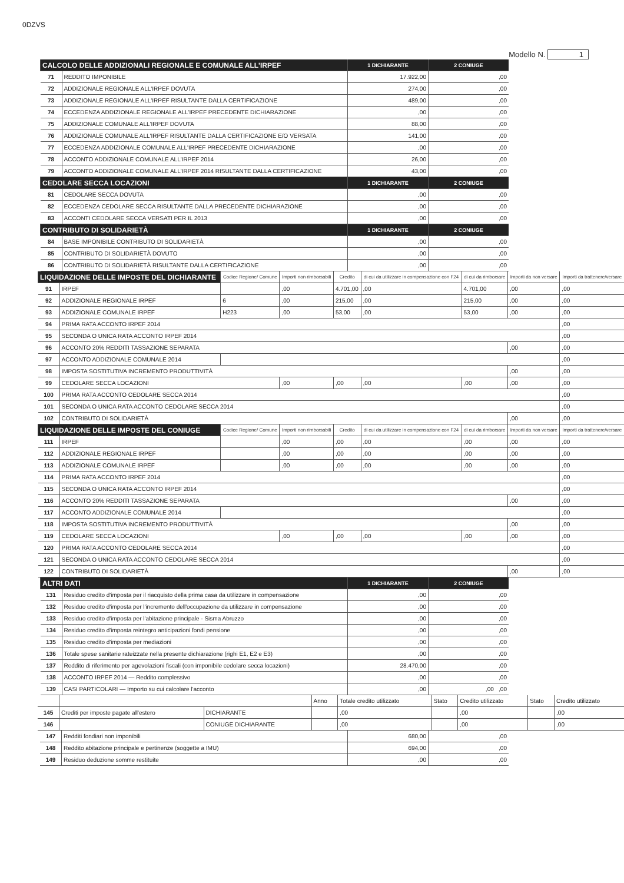0DZVS
Modello N. 1
| CALCOLO DELLE ADDIZIONALI REGIONALE E COMUNALE ALL'IRPEF | | 1 DICHIARANTE | 2 CONIUGE |
| --- | --- | --- | --- |
| 71 | REDDITO IMPONIBILE | 17.922,00 | ,00 |
| 72 | ADDIZIONALE REGIONALE ALL'IRPEF DOVUTA | 274,00 | ,00 |
| 73 | ADDIZIONALE REGIONALE ALL'IRPEF RISULTANTE DALLA CERTIFICAZIONE | 489,00 | ,00 |
| 74 | ECCEDENZA ADDIZIONALE REGIONALE ALL'IRPEF PRECEDENTE DICHIARAZIONE | ,00 | ,00 |
| 75 | ADDIZIONALE COMUNALE ALL'IRPEF DOVUTA | 88,00 | ,00 |
| 76 | ADDIZIONALE COMUNALE ALL'IRPEF RISULTANTE DALLA CERTIFICAZIONE E/O VERSATA | 141,00 | ,00 |
| 77 | ECCEDENZA ADDIZIONALE COMUNALE ALL'IRPEF PRECEDENTE DICHIARAZIONE | ,00 | ,00 |
| 78 | ACCONTO ADDIZIONALE COMUNALE ALL'IRPEF 2014 | 26,00 | ,00 |
| 79 | ACCONTO ADDIZIONALE COMUNALE ALL'IRPEF 2014 RISULTANTE DALLA CERTIFICAZIONE | 43,00 | ,00 |
| CEDOLARE SECCA LOCAZIONI | | 1 DICHIARANTE | 2 CONIUGE |
| 81 | CEDOLARE SECCA DOVUTA | ,00 | ,00 |
| 82 | ECCEDENZA CEDOLARE SECCA RISULTANTE DALLA PRECEDENTE DICHIARAZIONE | ,00 | ,00 |
| 83 | ACCONTI CEDOLARE SECCA VERSATI PER IL 2013 | ,00 | ,00 |
| CONTRIBUTO DI SOLIDARIETÀ | | 1 DICHIARANTE | 2 CONIUGE |
| 84 | BASE IMPONIBILE CONTRIBUTO DI SOLIDARIETÀ | ,00 | ,00 |
| 85 | CONTRIBUTO DI SOLIDARIETÀ DOVUTO | ,00 | ,00 |
| 86 | CONTRIBUTO DI SOLIDARIETÀ RISULTANTE DALLA CERTIFICAZIONE | ,00 | ,00 |
| LIQUIDAZIONE DELLE IMPOSTE DEL DICHIARANTE | | Codice Regione/ Comune | Importi non rimborsabili | Credito | di cui da utilizzare in compensazione con F24 | di cui da rimborsare | Importi da non versare | Importi da trattenere/versare |
| --- | --- | --- | --- | --- | --- | --- | --- | --- |
| 91 | IRPEF | | ,00 | 4.701,00 | ,00 | 4.701,00 | ,00 | ,00 |
| 92 | ADDIZIONALE REGIONALE IRPEF | 6 | ,00 | 215,00 | ,00 | 215,00 | ,00 | ,00 |
| 93 | ADDIZIONALE COMUNALE IRPEF | H223 | ,00 | 53,00 | ,00 | 53,00 | ,00 | ,00 |
| 94 | PRIMA RATA ACCONTO IRPEF 2014 | | | | | | | ,00 |
| 95 | SECONDA O UNICA RATA ACCONTO IRPEF 2014 | | | | | | | ,00 |
| 96 | ACCONTO 20% REDDITI TASSAZIONE SEPARATA | | | | | | ,00 | ,00 |
| 97 | ACCONTO ADDIZIONALE COMUNALE 2014 | | | | | | | ,00 |
| 98 | IMPOSTA SOSTITUTIVA INCREMENTO PRODUTTIVITÀ | | | | | | ,00 | ,00 |
| 99 | CEDOLARE SECCA LOCAZIONI | | ,00 | ,00 | ,00 | ,00 | ,00 | ,00 |
| 100 | PRIMA RATA ACCONTO CEDOLARE SECCA 2014 | | | | | | | ,00 |
| 101 | SECONDA O UNICA RATA ACCONTO CEDOLARE SECCA 2014 | | | | | | | ,00 |
| 102 | CONTRIBUTO DI SOLIDARIETÀ | | | | | | ,00 | ,00 |
| LIQUIDAZIONE DELLE IMPOSTE DEL CONIUGE | | Codice Regione/ Comune | Importi non rimborsabili | Credito | di cui da utilizzare in compensazione con F24 | di cui da rimborsare | Importi da non versare | Importi da trattenere/versare |
| 111 | IRPEF | | ,00 | ,00 | ,00 | ,00 | ,00 | ,00 |
| 112 | ADDIZIONALE REGIONALE IRPEF | | ,00 | ,00 | ,00 | ,00 | ,00 | ,00 |
| 113 | ADDIZIONALE COMUNALE IRPEF | | ,00 | ,00 | ,00 | ,00 | ,00 | ,00 |
| 114 | PRIMA RATA ACCONTO IRPEF 2014 | | | | | | | ,00 |
| 115 | SECONDA O UNICA RATA ACCONTO IRPEF 2014 | | | | | | | ,00 |
| 116 | ACCONTO 20% REDDITI TASSAZIONE SEPARATA | | | | | | ,00 | ,00 |
| 117 | ACCONTO ADDIZIONALE COMUNALE 2014 | | | | | | | ,00 |
| 118 | IMPOSTA SOSTITUTIVA INCREMENTO PRODUTTIVITÀ | | | | | | ,00 | ,00 |
| 119 | CEDOLARE SECCA LOCAZIONI | | ,00 | ,00 | ,00 | ,00 | ,00 | ,00 |
| 120 | PRIMA RATA ACCONTO CEDOLARE SECCA 2014 | | | | | | | ,00 |
| 121 | SECONDA O UNICA RATA ACCONTO CEDOLARE SECCA 2014 | | | | | | | ,00 |
| 122 | CONTRIBUTO DI SOLIDARIETÀ | | | | | | ,00 | ,00 |
| ALTRI DATI | | 1 DICHIARANTE | 2 CONIUGE |
| --- | --- | --- | --- |
| 131 | Residuo credito d'imposta per il riacquisto della prima casa da utilizzare in compensazione | ,00 | ,00 |
| 132 | Residuo credito d'imposta per l'incremento dell'occupazione da utilizzare in compensazione | ,00 | ,00 |
| 133 | Residuo credito d'imposta per l'abitazione principale - Sisma Abruzzo | ,00 | ,00 |
| 134 | Residuo credito d'imposta reintegro anticipazioni fondi pensione | ,00 | ,00 |
| 135 | Residuo credito d'imposta per mediazioni | ,00 | ,00 |
| 136 | Totale spese sanitarie rateizzate nella presente dichiarazione (righi E1, E2 e E3) | ,00 | ,00 |
| 137 | Reddito di riferimento per agevolazioni fiscali (con imponibile cedolare secca locazioni) | 28.470,00 | ,00 |
| 138 | ACCONTO IRPEF 2014 — Reddito complessivo | ,00 | ,00 |
| 139 | CASI PARTICOLARI — Importo su cui calcolare l'acconto | ,00 | ,00 ,00 |
| | | | Anno | Totale credito utilizzato | Stato | Credito utilizzato | Stato | Credito utilizzato |
| 145 | Crediti per imposte pagate all'estero | DICHIARANTE | | ,00 | | ,00 | | ,00 |
| 146 | | CONIUGE DICHIARANTE | | ,00 | | ,00 | | ,00 |
| 147 | Redditi fondiari non imponibili | 680,00 | ,00 |
| 148 | Reddito abitazione principale e pertinenze (soggette a IMU) | 694,00 | ,00 |
| 149 | Residuo deduzione somme restituite | ,00 | ,00 |